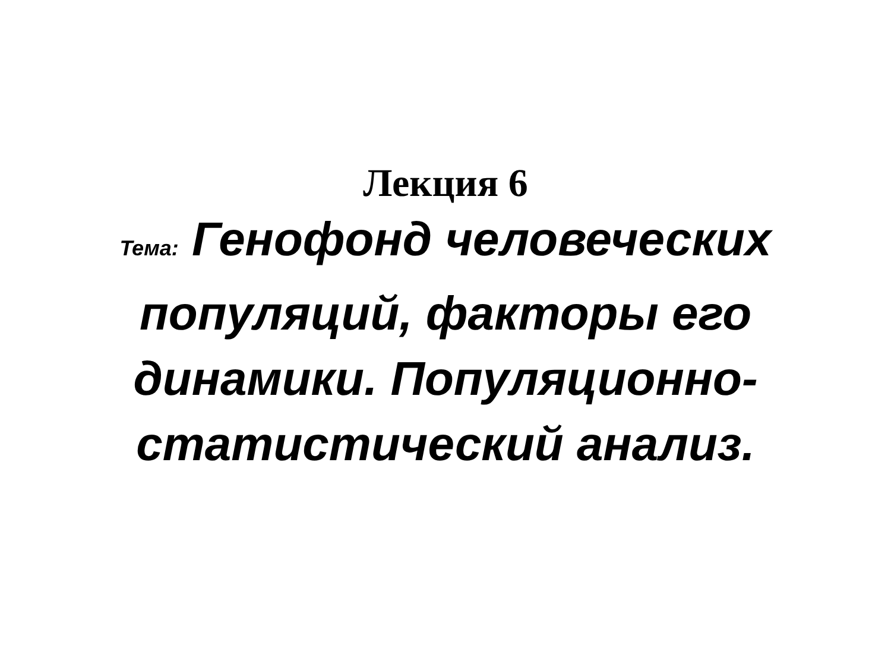Лекция 6
Тема: Генофонд человеческих популяций, факторы его динамики. Популяционно-статистический анализ.